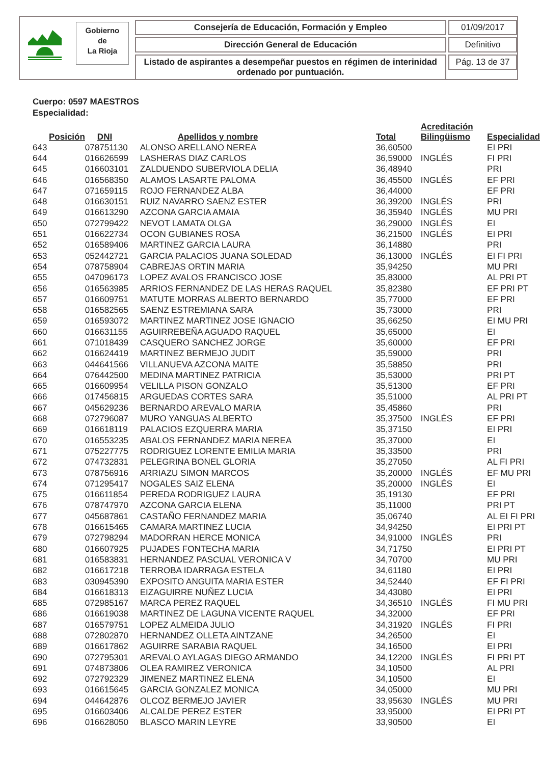Gobierno
de
La Rioja
Consejería de Educación, Formación y Empleo
Dirección General de Educación
Listado de aspirantes a desempeñar puestos en régimen de interinidad
ordenado por puntuación.
01/09/2017
Definitivo
Pág. 13 de 37
Cuerpo: 0597 MAESTROS
Especialidad:
| Posición | DNI | Apellidos y nombre | Total | Acreditación Bilingüismo | Especialidad |
| --- | --- | --- | --- | --- | --- |
| 643 | 078751130 | ALONSO ARELLANO NEREA | 36,60500 | | EI PRI |
| 644 | 016626599 | LASHERAS DIAZ CARLOS | 36,59000 | INGLÉS | FI PRI |
| 645 | 016603101 | ZALDUENDO SUBERVIOLA DELIA | 36,48940 | | PRI |
| 646 | 016568350 | ALAMOS LASARTE PALOMA | 36,45500 | INGLÉS | EF PRI |
| 647 | 071659115 | ROJO FERNANDEZ ALBA | 36,44000 | | EF PRI |
| 648 | 016630151 | RUIZ NAVARRO SAENZ ESTER | 36,39200 | INGLÉS | PRI |
| 649 | 016613290 | AZCONA GARCIA AMAIA | 36,35940 | INGLÉS | MU PRI |
| 650 | 072799422 | NEVOT LAMATA OLGA | 36,29000 | INGLÉS | EI |
| 651 | 016622734 | OCON GUBIANES ROSA | 36,21500 | INGLÉS | EI PRI |
| 652 | 016589406 | MARTINEZ GARCIA LAURA | 36,14880 | | PRI |
| 653 | 052442721 | GARCIA PALACIOS JUANA SOLEDAD | 36,13000 | INGLÉS | EI FI PRI |
| 654 | 078758904 | CABREJAS ORTIN MARIA | 35,94250 | | MU PRI |
| 655 | 047096173 | LOPEZ AVALOS FRANCISCO JOSE | 35,83000 | | AL PRI PT |
| 656 | 016563985 | ARRIOS FERNANDEZ DE LAS HERAS RAQUEL | 35,82380 | | EF PRI PT |
| 657 | 016609751 | MATUTE MORRAS ALBERTO BERNARDO | 35,77000 | | EF PRI |
| 658 | 016582565 | SAENZ ESTREMIANA SARA | 35,73000 | | PRI |
| 659 | 016593072 | MARTINEZ MARTINEZ JOSE IGNACIO | 35,66250 | | EI MU PRI |
| 660 | 016631155 | AGUIRREBEÑA AGUADO RAQUEL | 35,65000 | | EI |
| 661 | 071018439 | CASQUERO SANCHEZ JORGE | 35,60000 | | EF PRI |
| 662 | 016624419 | MARTINEZ BERMEJO JUDIT | 35,59000 | | PRI |
| 663 | 044641566 | VILLANUEVA AZCONA MAITE | 35,58850 | | PRI |
| 664 | 076442500 | MEDINA MARTINEZ PATRICIA | 35,53000 | | PRI PT |
| 665 | 016609954 | VELILLA PISON GONZALO | 35,51300 | | EF PRI |
| 666 | 017456815 | ARGUEDAS CORTES SARA | 35,51000 | | AL PRI PT |
| 667 | 045629236 | BERNARDO AREVALO MARIA | 35,45860 | | PRI |
| 668 | 072796087 | MURO YANGUAS ALBERTO | 35,37500 | INGLÉS | EF PRI |
| 669 | 016618119 | PALACIOS EZQUERRA MARIA | 35,37150 | | EI PRI |
| 670 | 016553235 | ABALOS FERNANDEZ MARIA NEREA | 35,37000 | | EI |
| 671 | 075227775 | RODRIGUEZ LORENTE EMILIA MARIA | 35,33500 | | PRI |
| 672 | 074732831 | PELEGRINA BONEL GLORIA | 35,27050 | | AL FI PRI |
| 673 | 078756916 | ARRIAZU SIMON MARCOS | 35,20000 | INGLÉS | EF MU PRI |
| 674 | 071295417 | NOGALES SAIZ ELENA | 35,20000 | INGLÉS | EI |
| 675 | 016611854 | PEREDA RODRIGUEZ LAURA | 35,19130 | | EF PRI |
| 676 | 078747970 | AZCONA GARCIA ELENA | 35,11000 | | PRI PT |
| 677 | 045687861 | CASTAÑO FERNANDEZ MARIA | 35,06740 | | AL EI FI PRI |
| 678 | 016615465 | CAMARA MARTINEZ LUCIA | 34,94250 | | EI PRI PT |
| 679 | 072798294 | MADORRAN HERCE MONICA | 34,91000 | INGLÉS | PRI |
| 680 | 016607925 | PUJADES FONTECHA MARIA | 34,71750 | | EI PRI PT |
| 681 | 016583831 | HERNANDEZ PASCUAL VERONICA V | 34,70700 | | MU PRI |
| 682 | 016617218 | TERROBA IDARRAGA ESTELA | 34,61180 | | EI PRI |
| 683 | 030945390 | EXPOSITO ANGUITA MARIA ESTER | 34,52440 | | EF FI PRI |
| 684 | 016618313 | EIZAGUIRRE NUÑEZ LUCIA | 34,43080 | | EI PRI |
| 685 | 072985167 | MARCA PEREZ RAQUEL | 34,36510 | INGLÉS | FI MU PRI |
| 686 | 016619038 | MARTINEZ DE LAGUNA VICENTE RAQUEL | 34,32000 | | EF PRI |
| 687 | 016579751 | LOPEZ ALMEIDA JULIO | 34,31920 | INGLÉS | FI PRI |
| 688 | 072802870 | HERNANDEZ OLLETA AINTZANE | 34,26500 | | EI |
| 689 | 016617862 | AGUIRRE SARABIA RAQUEL | 34,16500 | | EI PRI |
| 690 | 072795301 | AREVALO AYLAGAS DIEGO ARMANDO | 34,12200 | INGLÉS | FI PRI PT |
| 691 | 074873806 | OLEA RAMIREZ VERONICA | 34,10500 | | AL PRI |
| 692 | 072792329 | JIMENEZ MARTINEZ ELENA | 34,10500 | | EI |
| 693 | 016615645 | GARCIA GONZALEZ MONICA | 34,05000 | | MU PRI |
| 694 | 044642876 | OLCOZ BERMEJO JAVIER | 33,95630 | INGLÉS | MU PRI |
| 695 | 016603406 | ALCALDE PEREZ ESTER | 33,95000 | | EI PRI PT |
| 696 | 016628050 | BLASCO MARIN LEYRE | 33,90500 | | EI |